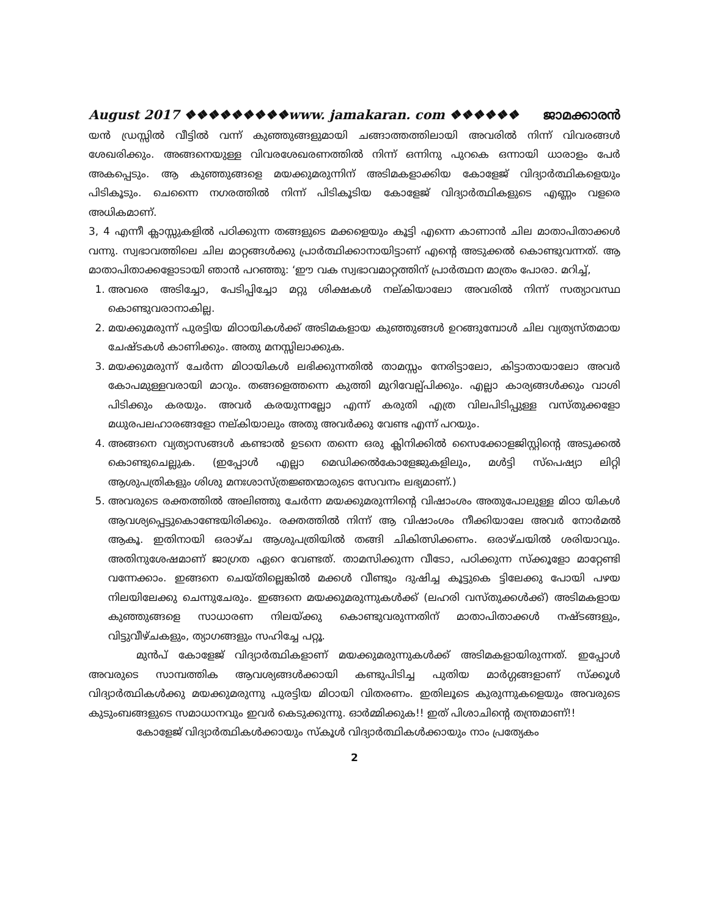August 2017 ❖❖❖❖❖❖❖❖❖www. jamakaran. com ❖❖❖❖❖❖ ജാമക്കാരൻ
യൻ ഡ്രസ്സിൽ വീട്ടിൽ വന്ന് കുഞ്ഞുങ്ങളുമായി ചങ്ങാത്തത്തിലായി അവരിൽ നിന്ന് വിവരങ്ങൾ ശേഖരിക്കും. അങ്ങനെയുള്ള വിവരശേഖരണത്തിൽ നിന്ന് ഒന്നിനു പുറകെ ഒന്നായി ധാരാളം പേർ അകപ്പെടും. ആ കുഞ്ഞുങ്ങളെ മയക്കുമരുന്നിന് അടിമകളാക്കിയ കോളേജ് വിദ്യാർത്ഥികളെയും പിടികൂടും. ചെന്നൈ നഗരത്തിൽ നിന്ന് പിടികൂടിയ കോളേജ് വിദ്യാർത്ഥികളുടെ എണ്ണം വളരെ അധികമാണ്.
3, 4 എന്നീ ക്ലാസ്സുകളിൽ പഠിക്കുന്ന തങ്ങളുടെ മക്കളെയും കൂട്ടി എന്നെ കാണാൻ ചില മാതാപിതാക്കൾ വന്നു. സ്വഭാവത്തിലെ ചില മാറ്റങ്ങൾക്കു പ്രാർത്ഥിക്കാനായിട്ടാണ് എന്റെ അടുക്കൽ കൊണ്ടുവന്നത്. ആ മാതാപിതാക്കളോടായി ഞാൻ പറഞ്ഞു: ‘ഈ വക സ്വഭാവമാറ്റത്തിന് പ്രാർത്ഥന മാത്രം പോരാ. മറിച്ച്,
1. അവരെ അടിച്ചോ, പേടിപ്പിച്ചോ മറ്റു ശിക്ഷകൾ നല്കിയാലോ അവരിൽ നിന്ന് സത്യാവസ്ഥ കൊണ്ടുവരാനാകില്ല.
2. മയക്കുമരുന്ന് പുരട്ടിയ മിഠായികൾക്ക് അടിമകളായ കുഞ്ഞുങ്ങൾ ഉറങ്ങുമ്പോൾ ചില വ്യത്യസ്തമായ ചേഷ്ടകൾ കാണിക്കും. അതു മനസ്സിലാക്കുക.
3. മയക്കുമരുന്ന് ചേർന്ന മിഠായികൾ ലഭിക്കുന്നതിൽ താമസ്സം നേരിട്ടാലോ, കിട്ടാതായാലോ അവർ കോപമുള്ളവരായി മാറും. തങ്ങളെത്തന്നെ കുത്തി മുറിവേല്പ്പിക്കും. എല്ലാ കാര്യങ്ങൾക്കും വാശി പിടിക്കും കരയും. അവർ കരയുന്നല്ലോ എന്ന് കരുതി എത്ര വിലപിടിപ്പുള്ള വസ്തുക്കളോ മധുരപലഹാരങ്ങളോ നല്കിയാലും അതു അവർക്കു വേണ്ട എന്ന് പറയും.
4. അങ്ങനെ വ്യത്യാസങ്ങൾ കണ്ടാൽ ഉടനെ തന്നെ ഒരു ക്ലിനിക്കിൽ സൈക്കോളജിസ്റ്റിന്റെ അടുക്കൽ കൊണ്ടുചെല്ലുക. (ഇപ്പോൾ എല്ലാ മെഡിക്കൽകോളേജുകളിലും, മൾട്ടി സ്പെഷ്യാ ലിറ്റി ആശുപത്രികളും ശിശു മനഃശാസ്ത്രജ്ഞന്മാരുടെ സേവനം ലഭ്യമാണ്.)
5. അവരുടെ രക്തത്തിൽ അലിഞ്ഞു ചേർന്ന മയക്കുമരുന്നിന്റെ വിഷാംശം അതുപോലുള്ള മിഠാ യികൾ ആവശ്യപ്പെട്ടുകൊണ്ടേയിരിക്കും. രക്തത്തിൽ നിന്ന് ആ വിഷാംശം നീക്കിയാലേ അവർ നോർമൽ ആകൂ. ഇതിനായി ഒരാഴ്ച ആശുപത്രിയിൽ തങ്ങി ചികിത്സിക്കണം. ഒരാഴ്ചയിൽ ശരിയാവും. അതിനുശേഷമാണ് ജാഗ്രത ഏറെ വേണ്ടത്. താമസിക്കുന്ന വീടോ, പഠിക്കുന്ന സ്ക്കൂളോ മാറ്റേണ്ടി വന്നേക്കാം. ഇങ്ങനെ ചെയ്തില്ലെങ്കിൽ മക്കൾ വീണ്ടും ദുഷിച്ച കൂട്ടുകെ ട്ടിലേക്കു പോയി പഴയ നിലയിലേക്കു ചെന്നുചേരും. ഇങ്ങനെ മയക്കുമരുന്നുകൾക്ക് (ലഹരി വസ്തുക്കൾക്ക്) അടിമകളായ കുഞ്ഞുങ്ങളെ സാധാരണ നിലയ്ക്കു കൊണ്ടുവരുന്നതിന് മാതാപിതാക്കൾ നഷ്ടങ്ങളും, വിട്ടുവീഴ്ചകളും, ത്യാഗങ്ങളും സഹിച്ചേ പറ്റൂ.
മുൻപ് കോളേജ് വിദ്യാർത്ഥികളാണ് മയക്കുമരുന്നുകൾക്ക് അടിമകളായിരുന്നത്. ഇപ്പോൾ അവരുടെ സാമ്പത്തിക ആവശ്യങ്ങൾക്കായി കണ്ടുപിടിച്ച പുതിയ മാർഗ്ഗങ്ങളാണ് സ്ക്കൂൾ വിദ്യാർത്ഥികൾക്കു മയക്കുമരുന്നു പുരട്ടിയ മിഠായി വിതരണം. ഇതിലൂടെ കുരുന്നുകളെയും അവരുടെ കുടുംബങ്ങളുടെ സമാധാനവും ഇവർ കെടുക്കുന്നു. ഓർമ്മിക്കുക!! ഇത് പിശാചിന്റെ തന്ത്രമാണ്!!
കോളേജ് വിദ്യാർത്ഥികൾക്കായും സ്കൂൾ വിദ്യാർത്ഥികൾക്കായും നാം പ്രത്യേകം
2